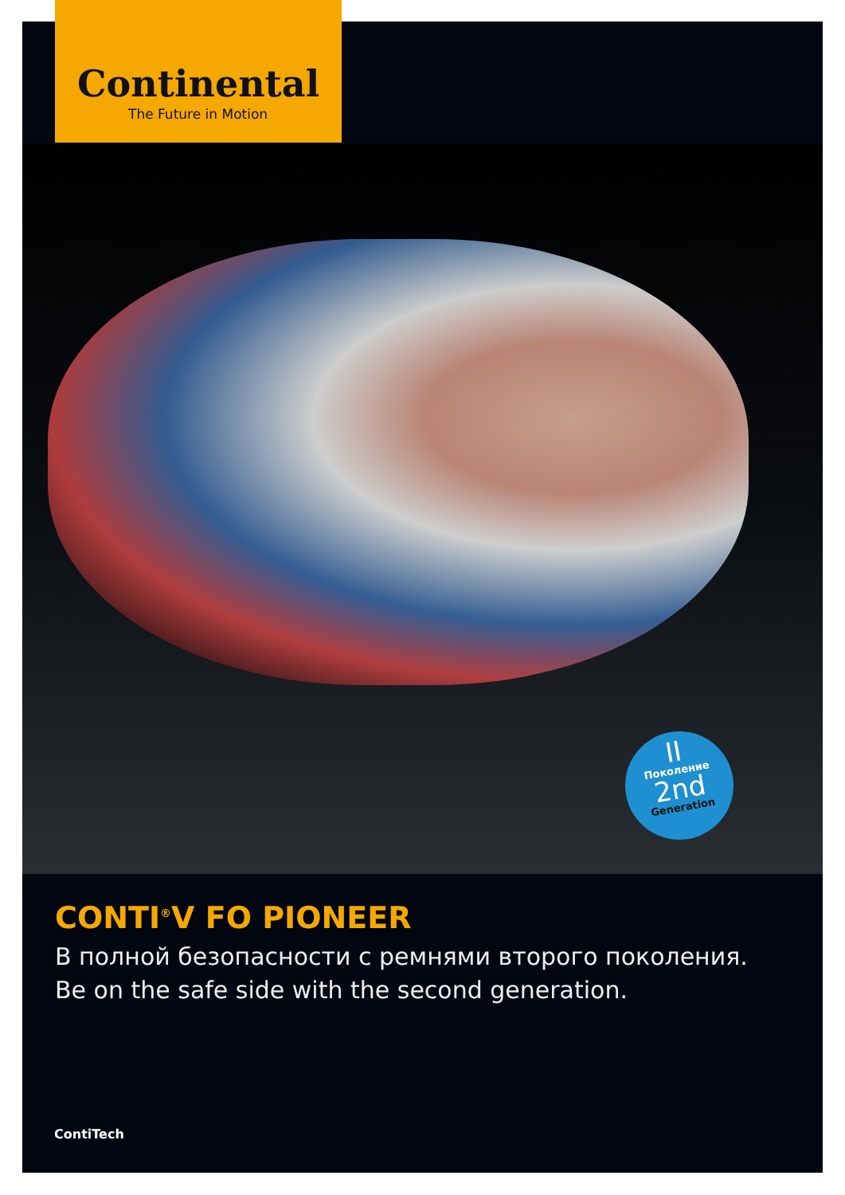Continental
The Future in Motion
II
Поколение
2nd
Generation
CONTI<sup>®</sup>V FO PIONEER
В полной безопасности с ремнями второго поколения.
Be on the safe side with the second generation.
ContiTech